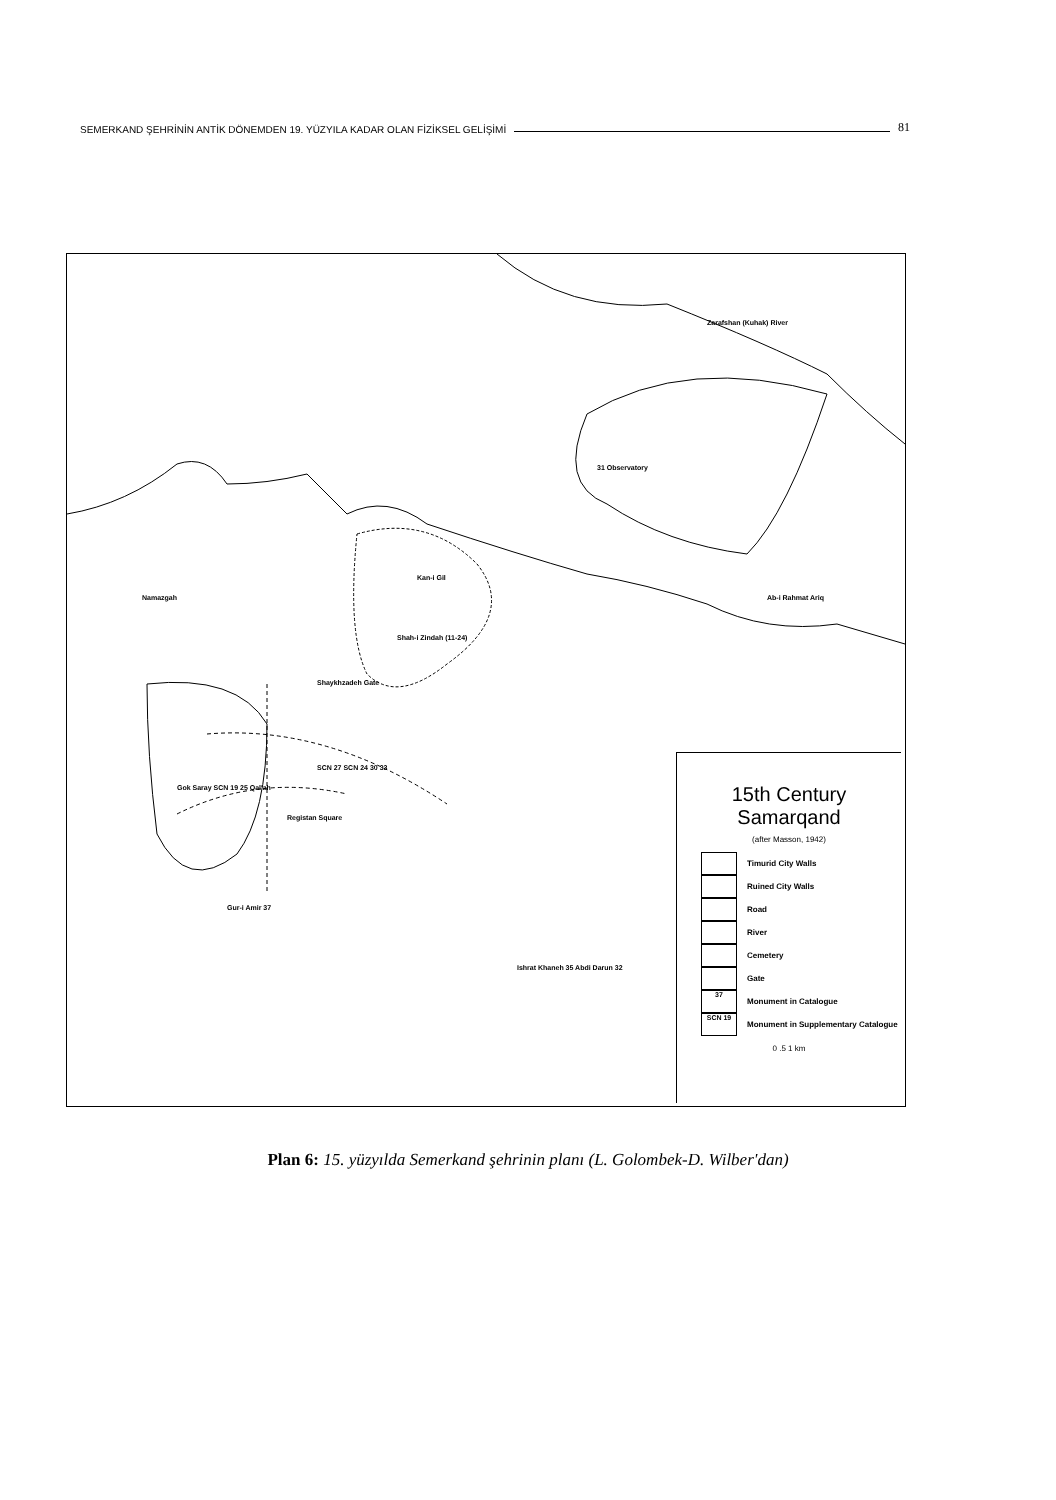SEMERKAND ŞEHRİNİN ANTİK DÖNEMDEN 19. YÜZYILA KADAR OLAN FİZİKSEL GELİŞİMİ 81
Ab-i Rahmat Ariq
Zarafshan (Kuhak) River
31 Observatory
Kan-i Gil
Namazgah
Shah-i Zindah (11-24)
Shaykhzadeh Gate
Gok Saray SCN 19 25 Qal'ah
Registan Square
SCN 27 SCN 24 30 33
Gur-i Amir 37
Ishrat Khaneh 35 Abdi Darun 32
15th Century
Samarqand
(after Masson, 1942)
Timurid City Walls
Ruined City Walls
Road
River
Cemetery
Gate
37 Monument in Catalogue
SCN 19 Monument in Supplementary Catalogue
0 .5 1 km
Plan 6: 15. yüzyılda Semerkand şehrinin planı (L. Golombek-D. Wilber'dan)